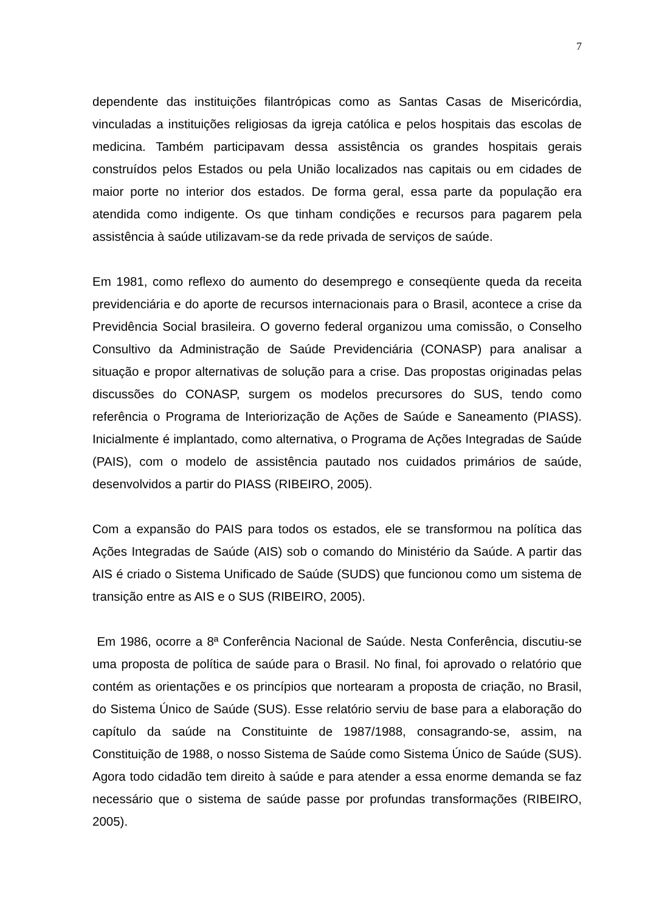7
dependente das instituições filantrópicas como as Santas Casas de Misericórdia, vinculadas a instituições religiosas da igreja católica e pelos hospitais das escolas de medicina. Também participavam dessa assistência os grandes hospitais gerais construídos pelos Estados ou pela União localizados nas capitais ou em cidades de maior porte no interior dos estados. De forma geral, essa parte da população era atendida como indigente. Os que tinham condições e recursos para pagarem pela assistência à saúde utilizavam-se da rede privada de serviços de saúde.
Em 1981, como reflexo do aumento do desemprego e conseqüente queda da receita previdenciária e do aporte de recursos internacionais para o Brasil, acontece a crise da Previdência Social brasileira. O governo federal organizou uma comissão, o Conselho Consultivo da Administração de Saúde Previdenciária (CONASP) para analisar a situação e propor alternativas de solução para a crise. Das propostas originadas pelas discussões do CONASP, surgem os modelos precursores do SUS, tendo como referência o Programa de Interiorização de Ações de Saúde e Saneamento (PIASS). Inicialmente é implantado, como alternativa, o Programa de Ações Integradas de Saúde (PAIS), com o modelo de assistência pautado nos cuidados primários de saúde, desenvolvidos a partir do PIASS (RIBEIRO, 2005).
Com a expansão do PAIS para todos os estados, ele se transformou na política das Ações Integradas de Saúde (AIS) sob o comando do Ministério da Saúde. A partir das AIS é criado o Sistema Unificado de Saúde (SUDS) que funcionou como um sistema de transição entre as AIS e o SUS (RIBEIRO, 2005).
Em 1986, ocorre a 8ª Conferência Nacional de Saúde. Nesta Conferência, discutiu-se uma proposta de política de saúde para o Brasil. No final, foi aprovado o relatório que contém as orientações e os princípios que nortearam a proposta de criação, no Brasil, do Sistema Único de Saúde (SUS). Esse relatório serviu de base para a elaboração do capítulo da saúde na Constituinte de 1987/1988, consagrando-se, assim, na Constituição de 1988, o nosso Sistema de Saúde como Sistema Único de Saúde (SUS). Agora todo cidadão tem direito à saúde e para atender a essa enorme demanda se faz necessário que o sistema de saúde passe por profundas transformações (RIBEIRO, 2005).